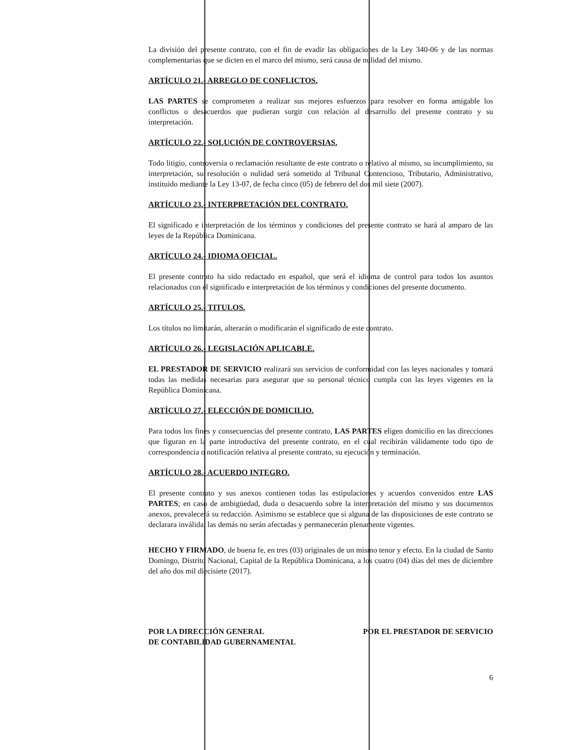La división del presente contrato, con el fin de evadir las obligaciones de la Ley 340-06 y de las normas complementarias que se dicten en el marco del mismo, será causa de nulidad del mismo.
ARTÍCULO 21.- ARREGLO DE CONFLICTOS.
LAS PARTES se comprometen a realizar sus mejores esfuerzos para resolver en forma amigable los conflictos o desacuerdos que pudieran surgir con relación al desarrollo del presente contrato y su interpretación.
ARTÍCULO 22.- SOLUCIÓN DE CONTROVERSIAS.
Todo litigio, controversia o reclamación resultante de este contrato o relativo al mismo, su incumplimiento, su interpretación, su resolución o nulidad será sometido al Tribunal Contencioso, Tributario, Administrativo, instituido mediante la Ley 13-07, de fecha cinco (05) de febrero del dos mil siete (2007).
ARTÍCULO 23.- INTERPRETACIÓN DEL CONTRATO.
El significado e interpretación de los términos y condiciones del presente contrato se hará al amparo de las leyes de la República Dominicana.
ARTÍCULO 24.- IDIOMA OFICIAL.
El presente contrato ha sido redactado en español, que será el idioma de control para todos los asuntos relacionados con el significado e interpretación de los términos y condiciones del presente documento.
ARTÍCULO 25.- TITULOS.
Los títulos no limitarán, alterarán o modificarán el significado de este contrato.
ARTÍCULO 26.- LEGISLACIÓN APLICABLE.
EL PRESTADOR DE SERVICIO realizará sus servicios de conformidad con las leyes nacionales y tomará todas las medidas necesarias para asegurar que su personal técnico cumpla con las leyes vigentes en la República Dominicana.
ARTÍCULO 27.- ELECCIÓN DE DOMICILIO.
Para todos los fines y consecuencias del presente contrato, LAS PARTES eligen domicilio en las direcciones que figuran en la parte introductiva del presente contrato, en el cual recibirán válidamente todo tipo de correspondencia o notificación relativa al presente contrato, su ejecución y terminación.
ARTÍCULO 28.- ACUERDO INTEGRO.
El presente contrato y sus anexos contienen todas las estipulaciones y acuerdos convenidos entre LAS PARTES; en caso de ambigüedad, duda o desacuerdo sobre la interpretación del mismo y sus documentos anexos, prevalecerá su redacción. Asimismo se establece que si alguna de las disposiciones de este contrato se declarara inválida, las demás no serán afectadas y permanecerán plenamente vigentes.
HECHO Y FIRMADO, de buena fe, en tres (03) originales de un mismo tenor y efecto. En la ciudad de Santo Domingo, Distrito Nacional, Capital de la República Dominicana, a los cuatro (04) días del mes de diciembre del año dos mil diecisiete (2017).
POR LA DIRECCIÓN GENERAL
DE CONTABILIDAD GUBERNAMENTAL
POR EL PRESTADOR DE SERVICIO
6